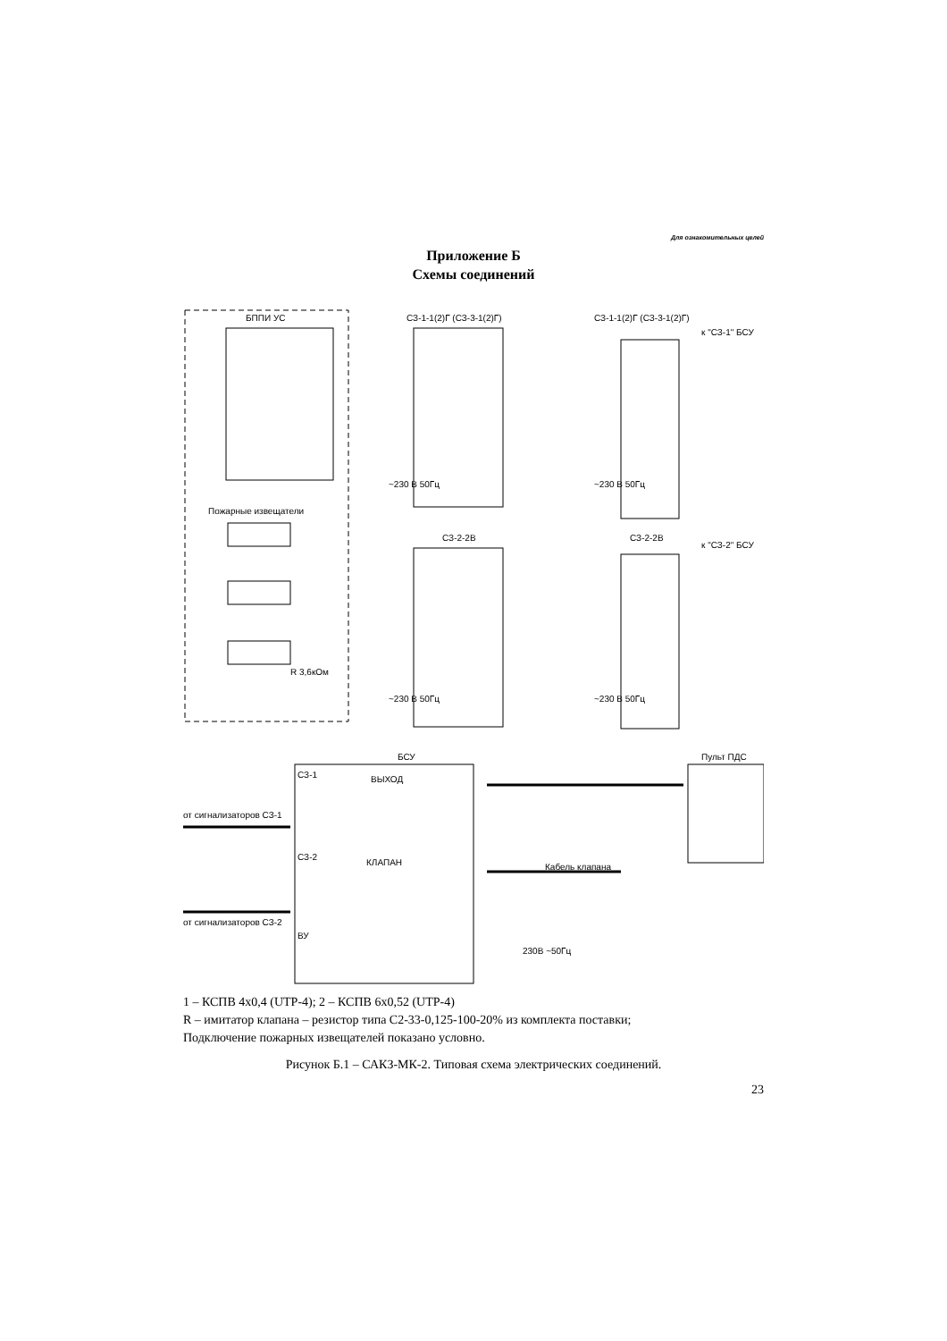Для ознакомительных целей
Приложение Б
Схемы соединений
БППИ УС
Пожарные извещатели
R 3,6кОм
СЗ-1-1(2)Г (СЗ-3-1(2)Г)
СЗ-1-1(2)Г (СЗ-3-1(2)Г)
к "СЗ-1" БСУ
СЗ-2-2В
СЗ-2-2В
к "СЗ-2" БСУ
~230 В 50Гц
~230 В 50Гц
~230 В 50Гц
~230 В 50Гц
БСУ
СЗ-1
СЗ-2
ВУ
ВЫХОД
КЛАПАН
Пульт ПДС
от сигнализаторов СЗ-1
от сигнализаторов СЗ-2
Кабель клапана
230В ~50Гц
1 – КСПВ 4х0,4 (UTP-4); 2 – КСПВ 6х0,52 (UTP-4)
R – имитатор клапана – резистор типа С2-33-0,125-100-20% из комплекта поставки;
Подключение пожарных извещателей показано условно.
Рисунок Б.1 – САКЗ-МК-2. Типовая схема электрических соединений.
23